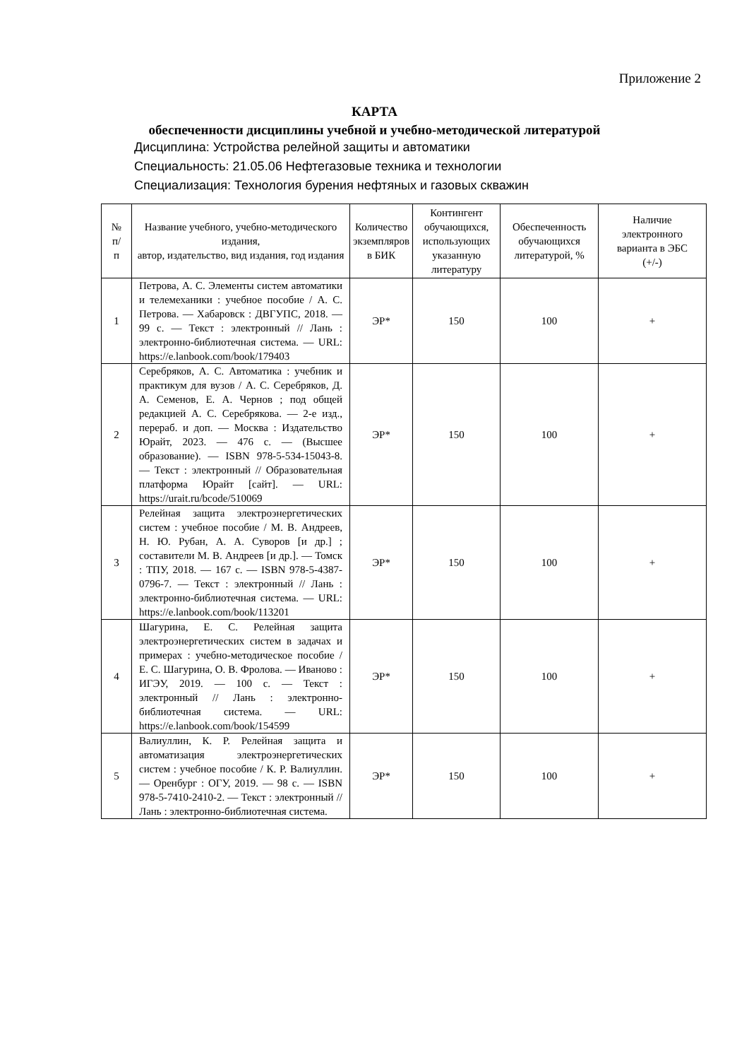Приложение 2
КАРТА
обеспеченности дисциплины учебной и учебно-методической литературой
Дисциплина: Устройства релейной защиты и автоматики
Специальность: 21.05.06 Нефтегазовые техника и технологии
Специализация: Технология бурения нефтяных и газовых скважин
| № п/ п | Название учебного, учебно-методического издания, автор, издательство, вид издания, год издания | Количество экземпляров в БИК | Контингент обучающихся, использующих указанную литературу | Обеспеченность обучающихся литературой, % | Наличие электронного варианта в ЭБС (+/-) |
| --- | --- | --- | --- | --- | --- |
| 1 | Петрова, А. С. Элементы систем автоматики и телемеханики : учебное пособие / А. С. Петрова. — Хабаровск : ДВГУПС, 2018. — 99 с. — Текст : электронный // Лань : электронно-библиотечная система. — URL: https://e.lanbook.com/book/179403 | ЭР* | 150 | 100 | + |
| 2 | Серебряков, А. С. Автоматика : учебник и практикум для вузов / А. С. Серебряков, Д. А. Семенов, Е. А. Чернов ; под общей редакцией А. С. Серебрякова. — 2-е изд., перераб. и доп. — Москва : Издательство Юрайт, 2023. — 476 с. — (Высшее образование). — ISBN 978-5-534-15043-8. — Текст : электронный // Образовательная платформа Юрайт [сайт]. — URL: https://urait.ru/bcode/510069 | ЭР* | 150 | 100 | + |
| 3 | Релейная защита электроэнергетических систем : учебное пособие / М. В. Андреев, Н. Ю. Рубан, А. А. Суворов [и др.] ; составители М. В. Андреев [и др.]. — Томск : ТПУ, 2018. — 167 с. — ISBN 978-5-4387-0796-7. — Текст : электронный // Лань : электронно-библиотечная система. — URL: https://e.lanbook.com/book/113201 | ЭР* | 150 | 100 | + |
| 4 | Шагурина, Е. С. Релейная защита электроэнергетических систем в задачах и примерах : учебно-методическое пособие / Е. С. Шагурина, О. В. Фролова. — Иваново : ИГЭУ, 2019. — 100 с. — Текст : электронный // Лань : электронно-библиотечная система. — URL: https://e.lanbook.com/book/154599 | ЭР* | 150 | 100 | + |
| 5 | Валиуллин, К. Р. Релейная защита и автоматизация электроэнергетических систем : учебное пособие / К. Р. Валиуллин. — Оренбург : ОГУ, 2019. — 98 с. — ISBN 978-5-7410-2410-2. — Текст : электронный // Лань : электронно-библиотечная система. | ЭР* | 150 | 100 | + |